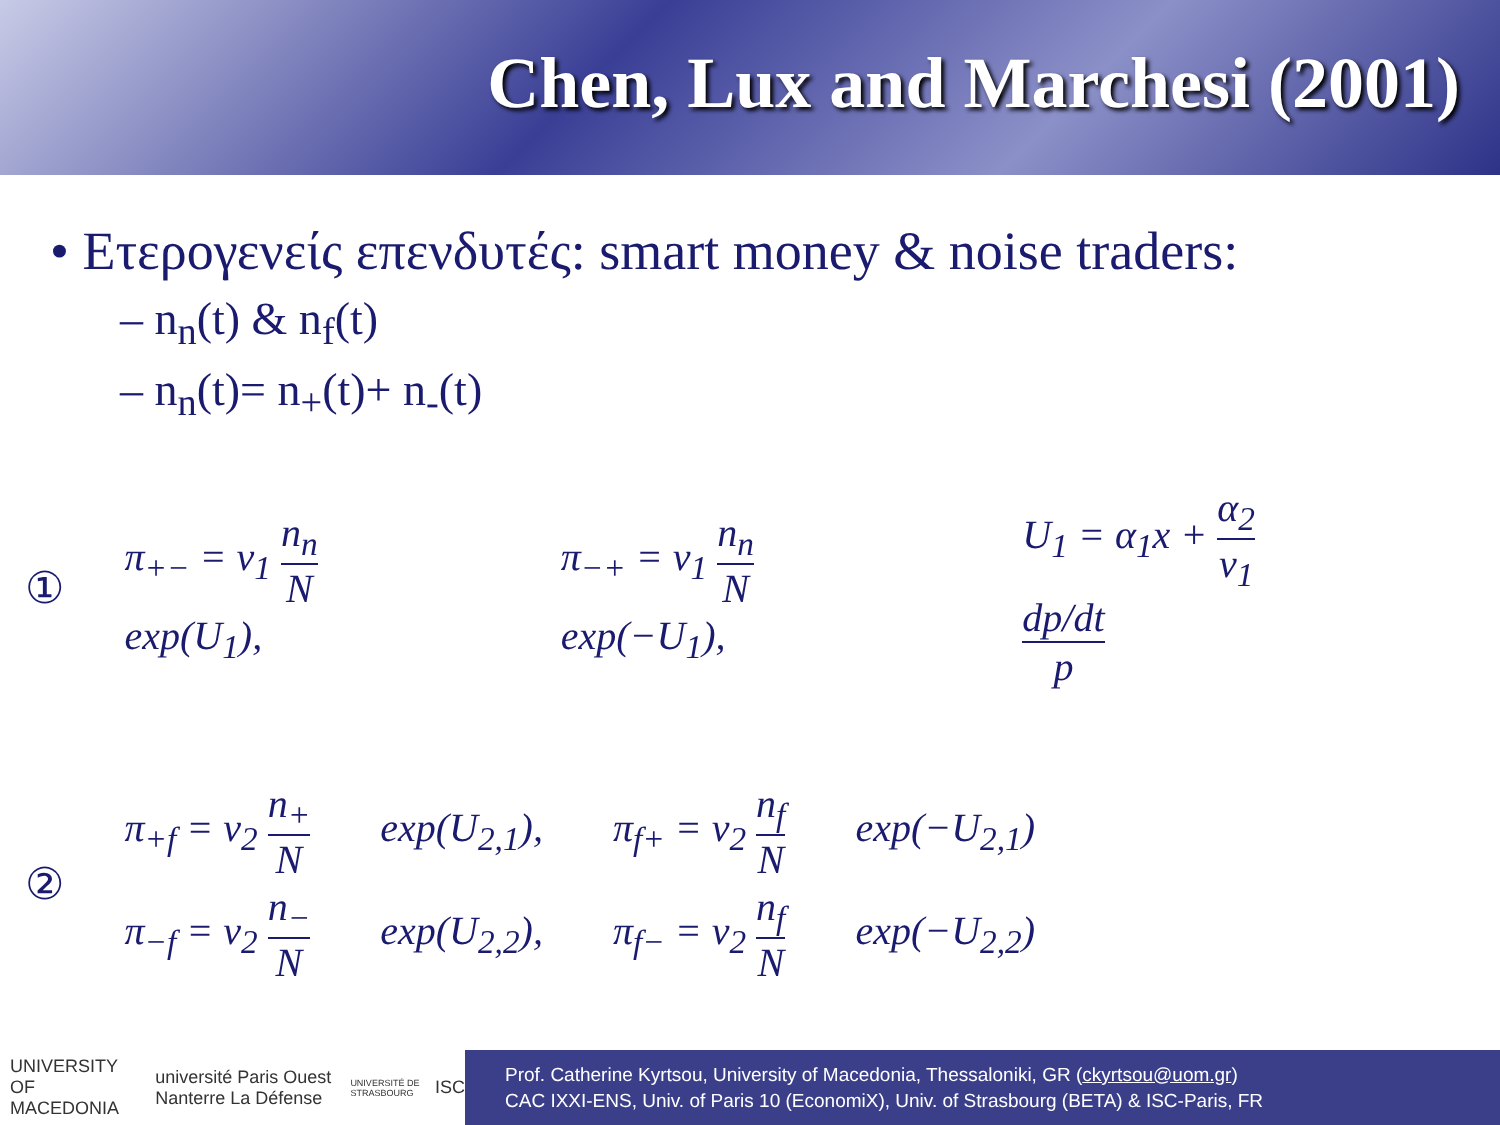Chen, Lux and Marchesi (2001)
• Ετερογενείς επενδυτές: smart money & noise traders:
– n<sub>n</sub>(t) & n<sub>f</sub>(t)
– n<sub>n</sub>(t)= n<sub>+</sub>(t)+ n<sub>-</sub>(t)
① π<sub>+−</sub> = v<sub>1</sub> n<sub>n</sub> N exp(U<sub>1</sub>), π<sub>−+</sub> = v<sub>1</sub> n<sub>n</sub> N exp(−U<sub>1</sub>), U<sub>1</sub> = α<sub>1</sub>x + α<sub>2</sub> v<sub>1</sub> dp/dt p
②
π<sub>+f</sub> = v<sub>2</sub> n<sub>+</sub> N exp(U<sub>2,1</sub>), π<sub>f+</sub> = v<sub>2</sub> n<sub>f</sub> N exp(−U<sub>2,1</sub>)
π<sub>−f</sub> = v<sub>2</sub> n<sub>−</sub> N exp(U<sub>2,2</sub>), π<sub>f−</sub> = v<sub>2</sub> n<sub>f</sub> N exp(−U<sub>2,2</sub>)
UNIVERSITY OF MACEDONIA université Paris Ouest Nanterre La Défense UNIVERSITÉ DE STRASBOURG ISC
Prof. Catherine Kyrtsou, University of Macedonia, Thessaloniki, GR (ckyrtsou@uom.gr)
CAC IXXI-ENS, Univ. of Paris 10 (EconomiX), Univ. of Strasbourg (BETA) & ISC-Paris, FR